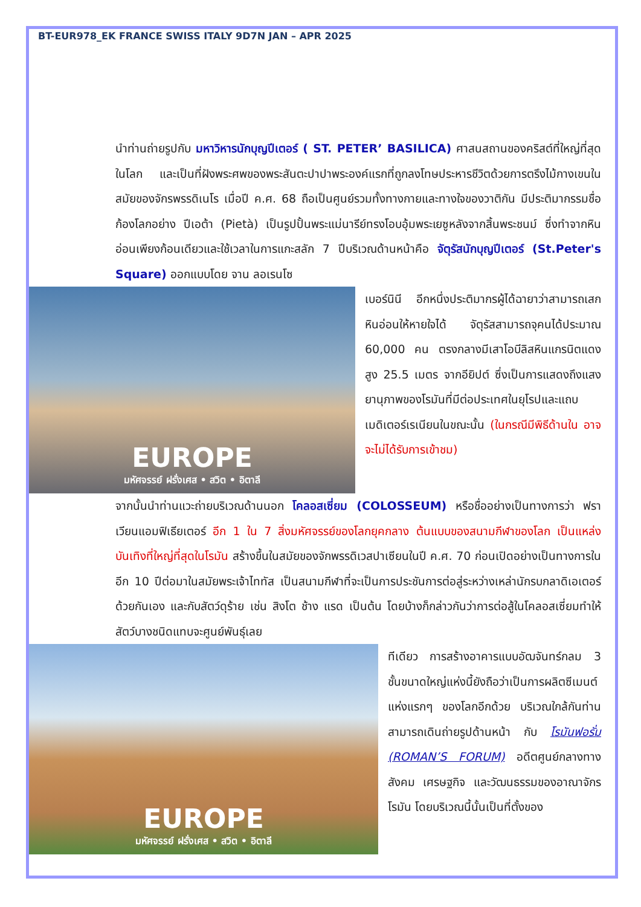BT-EUR978_EK FRANCE SWISS ITALY 9D7N JAN – APR 2025
นำท่านถ่ายรูปกับ มหาวิหารนักบุญปีเตอร์ ( ST. PETER’ BASILICA) ศาสนสถานของคริสต์ที่ใหญ่ที่สุดในโลก และเป็นที่ฝังพระศพของพระสันตะปาปาพระองค์แรกที่ถูกลงโทษประหารชีวิตด้วยการตรึงไม้กางเขนในสมัยของจักรพรรดิเนโร เมื่อปี ค.ศ. 68 ถือเป็นศูนย์รวมทั้งทางกายและทางใจของวาติกัน มีประติมากรรมชื่อก้องโลกอย่าง ปีเอต้า (Pietà) เป็นรูปปั้นพระแม่นารีย์ทรงโอบอุ้มพระเยซูหลังจากสิ้นพระชนม์ ซึ่งทำจากหินอ่อนเพียงก้อนเดียวและใช้เวลาในการแกะสลัก 7 ปีบริเวณด้านหน้าคือ จัตุรัสนักบุญปีเตอร์ (St.Peter's Square) ออกแบบโดย จาน ลอเรนโซ
EUROPE
มหัศจรรย์ ฝรั่งเศส • สวิต • อิตาลี
เบอร์นินี อีกหนึ่งประติมากรผู้ได้ฉายาว่าสามารถเสกหินอ่อนให้หายใจได้ จัตุรัสสามารถจุคนได้ประมาณ 60,000 คน ตรงกลางมีเสาโอบีลิสหินแกรนิตแดง สูง 25.5 เมตร จากอียิปต์ ซึ่งเป็นการแสดงถึงแสงยานุภาพของโรมันที่มีต่อประเทศในยุโรปและแถบเมดิเตอร์เรเนียนในขณะนั้น (ในกรณีมีพิธีด้านใน อาจจะไม่ได้รับการเข้าชม)
จากนั้นนำท่านแวะถ่ายบริเวณด้านนอก โคลอสเซี่ยม (COLOSSEUM) หรือชื่ออย่างเป็นทางการว่า ฟราเวียนแอมฟิเธียเตอร์ อีก 1 ใน 7 สิ่งมหัศจรรย์ของโลกยุคกลาง ต้นแบบของสนามกีฬาของโลก เป็นแหล่งบันเทิงที่ใหญ่ที่สุดในโรมัน สร้างขึ้นในสมัยของจักพรรดิเวสปาเซียนในปี ค.ศ. 70 ก่อนเปิดอย่างเป็นทางการในอีก 10 ปีต่อมาในสมัยพระเจ้าไททัส เป็นสนามกีฬาที่จะเป็นการประชันการต่อสู่ระหว่างเหล่านักรบกลาดิเอเตอร์ด้วยกันเอง และกับสัตว์ดุร้าย เช่น สิงโต ช้าง แรด เป็นต้น โดยบ้างก็กล่าวกันว่าการต่อสู้ในโคลอสเซี่ยมทำให้สัตว์บางชนิดแทบจะศูนย์พันธุ์เลย
EUROPE
มหัศจรรย์ ฝรั่งเศส • สวิต • อิตาลี
ทีเดียว การสร้างอาคารแบบอัฒจันทร์กลม 3 ชั้นขนาดใหญ่แห่งนี้ยังถือว่าเป็นการผลิตซีเมนต์แห่งแรกๆ ของโลกอีกด้วย บริเวณใกล้กันท่านสามารถเดินถ่ายรูปด้านหน้า กับ โรมันฟอรั่ม (ROMAN’S FORUM) อดีตศูนย์กลางทางสังคม เศรษฐกิจ และวัฒนธรรมของอาณาจักรโรมัน โดยบริเวณนี้นั้นเป็นที่ตั้งของ